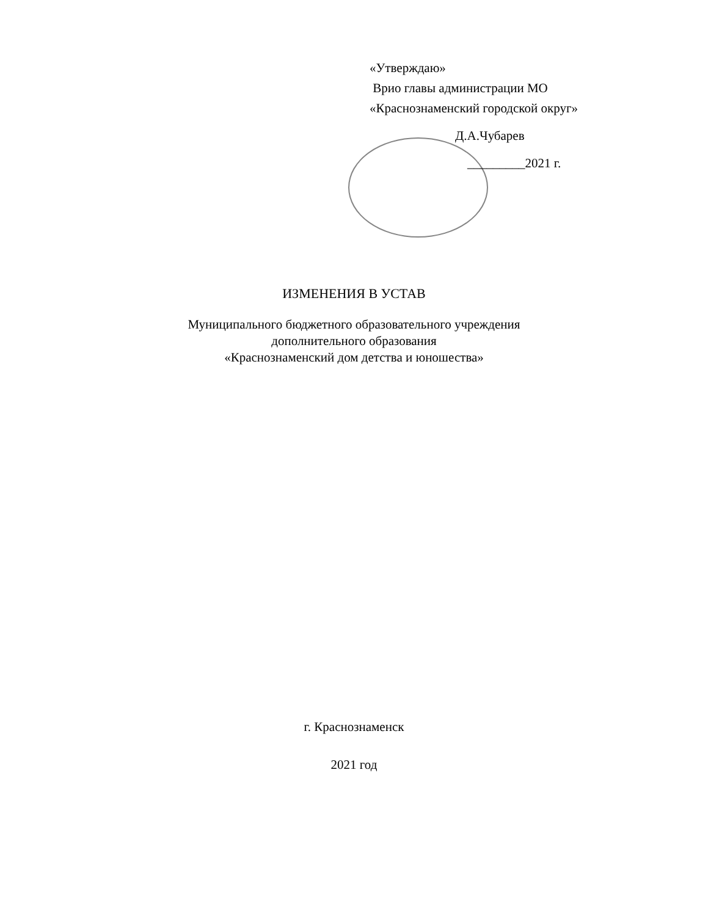«Утверждаю»
Врио главы администрации МО
«Краснознаменский городской округ»
Д.А.Чубарев
_________2021 г.
ИЗМЕНЕНИЯ В УСТАВ
Муниципального бюджетного образовательного учреждения
дополнительного образования
«Краснознаменский дом детства и юношества»
г. Краснознаменск
2021 год